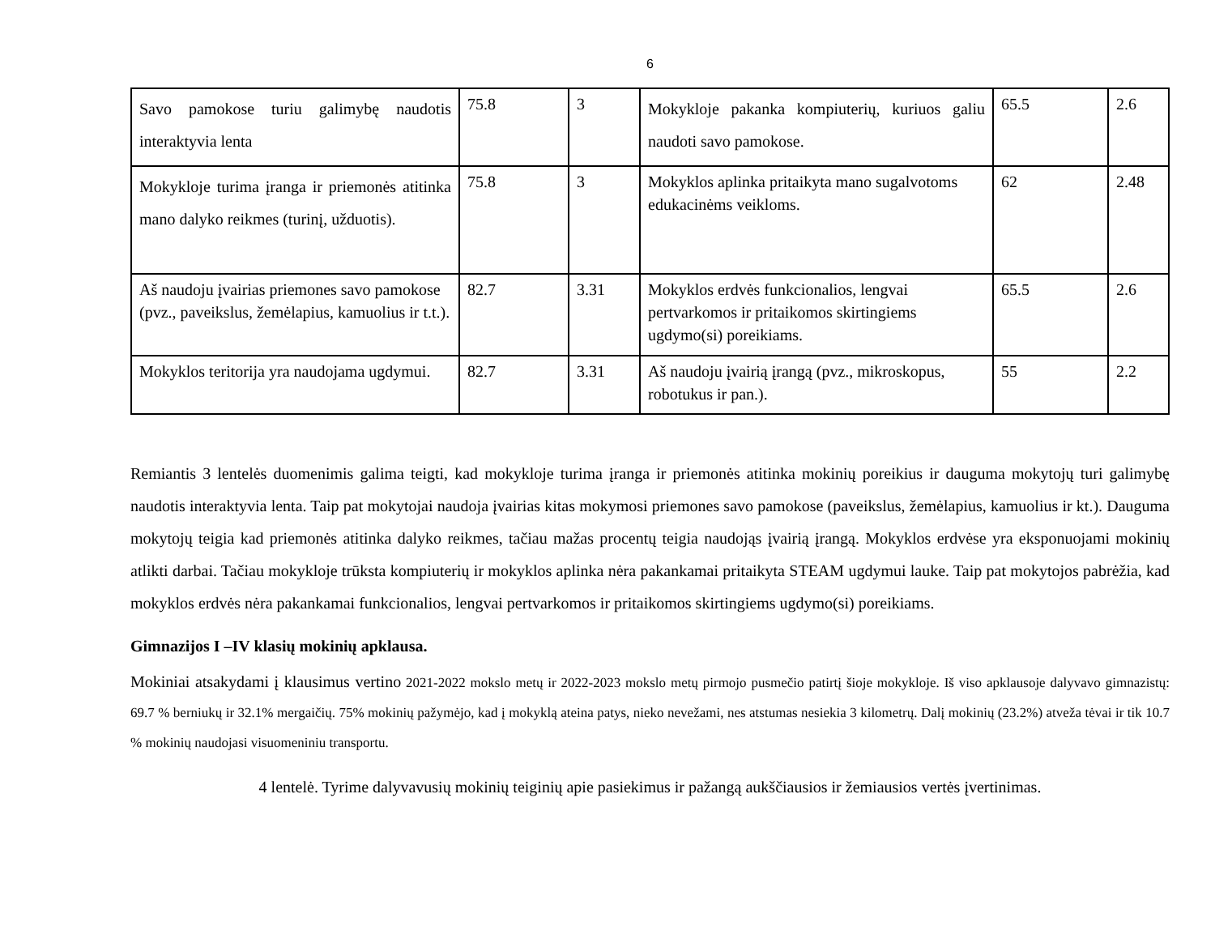6
| Savo pamokose turiu galimybę naudotis interaktyvia lenta | 75.8 | 3 | Mokykloje pakanka kompiuterių, kuriuos galiu naudoti savo pamokose. | 65.5 | 2.6 |
| Mokykloje turima įranga ir priemonės atitinka mano dalyko reikmes (turinį, užduotis). | 75.8 | 3 | Mokyklos aplinka pritaikyta mano sugalvotoms edukacinėms veikloms. | 62 | 2.48 |
| Aš naudoju įvairias priemones savo pamokose (pvz., paveikslus, žemėlapius, kamuolius ir t.t.). | 82.7 | 3.31 | Mokyklos erdvės funkcionalios, lengvai pertvarkomos ir pritaikomos skirtingiems ugdymo(si) poreikiams. | 65.5 | 2.6 |
| Mokyklos teritorija yra naudojama ugdymui. | 82.7 | 3.31 | Aš naudoju įvairią įrangą (pvz., mikroskopus, robotukus ir pan.). | 55 | 2.2 |
Remiantis 3 lentelės duomenimis galima teigti, kad mokykloje turima įranga ir priemonės atitinka mokinių poreikius ir dauguma mokytojų turi galimybę naudotis interaktyvia lenta. Taip pat mokytojai naudoja įvairias kitas mokymosi priemones savo pamokose (paveikslus, žemėlapius, kamuolius ir kt.). Dauguma mokytojų teigia kad priemonės atitinka dalyko reikmes, tačiau mažas procentų teigia naudojąs įvairią įrangą. Mokyklos erdvėse yra eksponuojami mokinių atlikti darbai. Tačiau mokykloje trūksta kompiuterių ir mokyklos aplinka nėra pakankamai pritaikyta STEAM ugdymui lauke. Taip pat mokytojos pabrėžia, kad mokyklos erdvės nėra pakankamai funkcionalios, lengvai pertvarkomos ir pritaikomos skirtingiems ugdymo(si) poreikiams.
Gimnazijos I –IV klasių mokinių apklausa.
Mokiniai atsakydami į klausimus vertino 2021-2022 mokslo metų ir 2022-2023 mokslo metų pirmojo pusmečio patirtį šioje mokykloje. Iš viso apklausoje dalyvavo gimnazistų: 69.7 % berniukų ir 32.1% mergaičių. 75% mokinių pažymėjo, kad į mokyklą ateina patys, nieko nevežami, nes atstumas nesiekia 3 kilometrų. Dalį mokinių (23.2%) atveža tėvai ir tik 10.7 % mokinių naudojasi visuomeniniu transportu.
4 lentelė. Tyrime dalyvavusių mokinių teiginių apie pasiekimus ir pažangą aukščiausios ir žemiausios vertės įvertinimas.